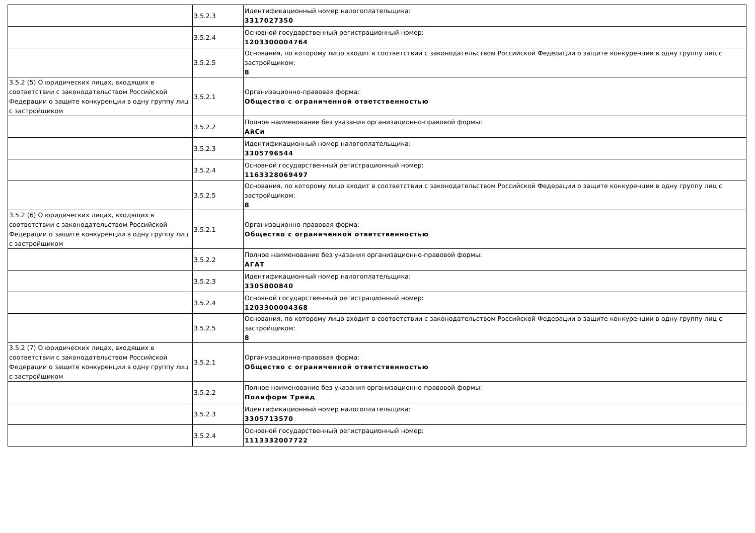| | 3.5.2.3 | Идентификационный номер налогоплательщика: 3317027350 |
| | 3.5.2.4 | Основной государственный регистрационный номер: 1203300004764 |
| | 3.5.2.5 | Основания, по которому лицо входит в соответствии с законодательством Российской Федерации о защите конкуренции в одну группу лиц с застройщиком: 8 |
| 3.5.2 (5) О юридических лицах, входящих в соответствии с законодательством Российской Федерации о защите конкуренции в одну группу лиц с застройщиком | 3.5.2.1 | Организационно-правовая форма: Общество с ограниченной ответственностью |
| | 3.5.2.2 | Полное наименование без указания организационно-правовой формы: АйСи |
| | 3.5.2.3 | Идентификационный номер налогоплательщика: 3305796544 |
| | 3.5.2.4 | Основной государственный регистрационный номер: 1163328069497 |
| | 3.5.2.5 | Основания, по которому лицо входит в соответствии с законодательством Российской Федерации о защите конкуренции в одну группу лиц с застройщиком: 8 |
| 3.5.2 (6) О юридических лицах, входящих в соответствии с законодательством Российской Федерации о защите конкуренции в одну группу лиц с застройщиком | 3.5.2.1 | Организационно-правовая форма: Общество с ограниченной ответственностью |
| | 3.5.2.2 | Полное наименование без указания организационно-правовой формы: АГАТ |
| | 3.5.2.3 | Идентификационный номер налогоплательщика: 3305800840 |
| | 3.5.2.4 | Основной государственный регистрационный номер: 1203300004368 |
| | 3.5.2.5 | Основания, по которому лицо входит в соответствии с законодательством Российской Федерации о защите конкуренции в одну группу лиц с застройщиком: 8 |
| 3.5.2 (7) О юридических лицах, входящих в соответствии с законодательством Российской Федерации о защите конкуренции в одну группу лиц с застройщиком | 3.5.2.1 | Организационно-правовая форма: Общество с ограниченной ответственностью |
| | 3.5.2.2 | Полное наименование без указания организационно-правовой формы: Полиформ Трейд |
| | 3.5.2.3 | Идентификационный номер налогоплательщика: 3305713570 |
| | 3.5.2.4 | Основной государственный регистрационный номер: 1113332007722 |